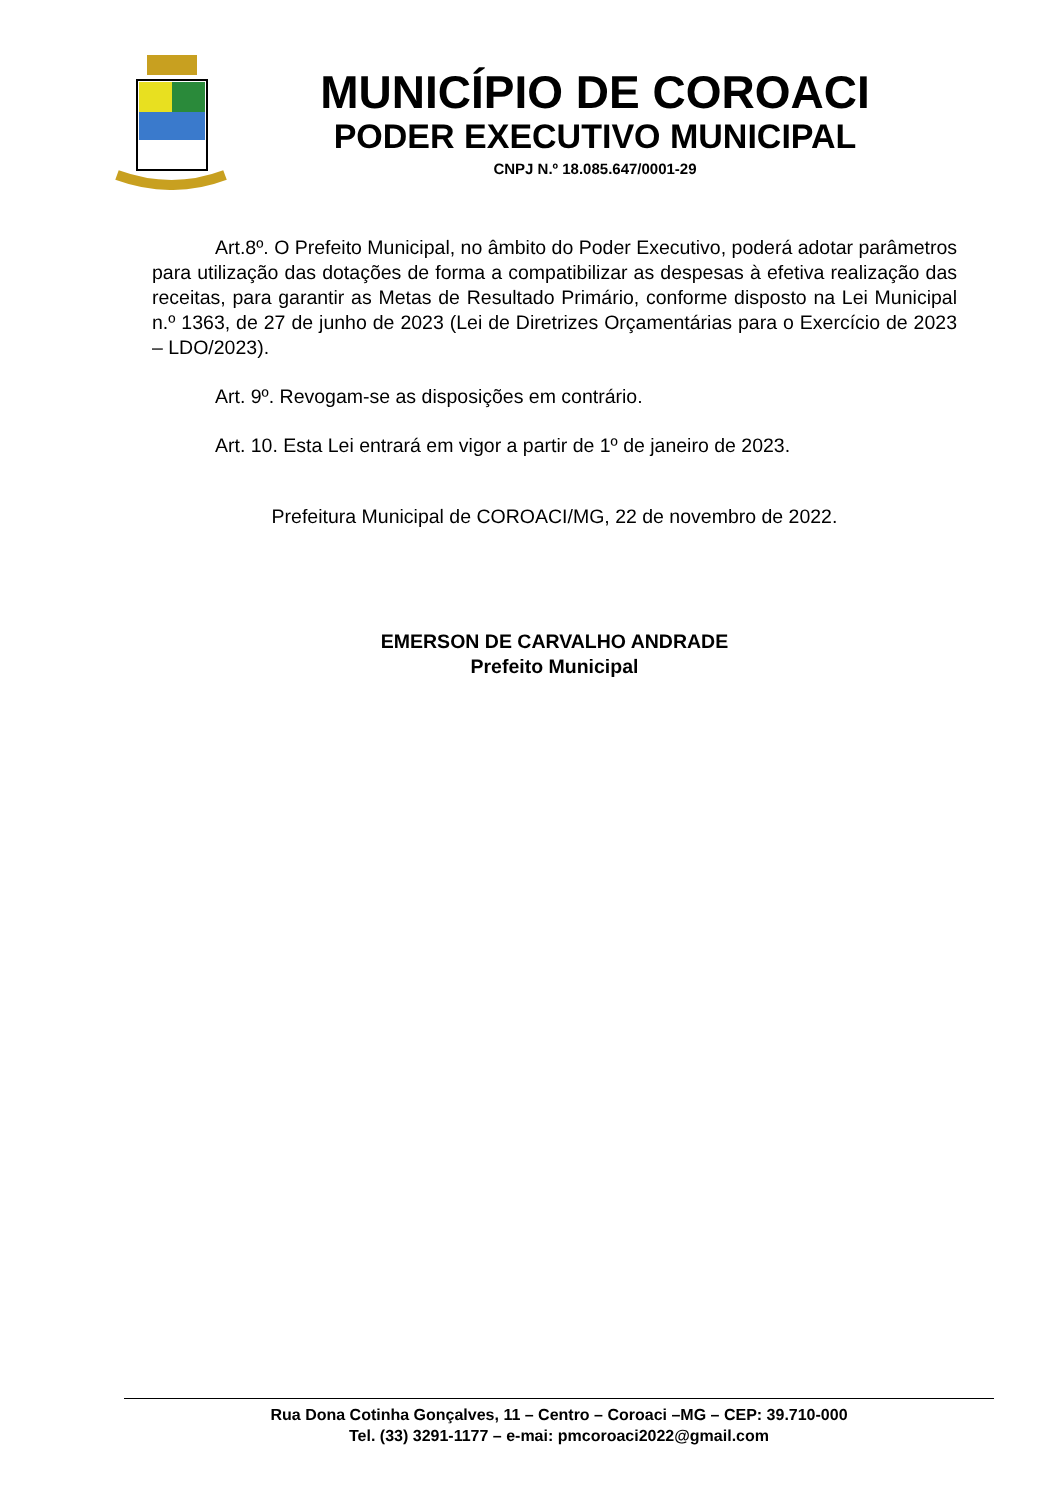MUNICÍPIO DE COROACI
PODER EXECUTIVO MUNICIPAL
CNPJ N.º 18.085.647/0001-29
Art.8º. O Prefeito Municipal, no âmbito do Poder Executivo, poderá adotar parâmetros para utilização das dotações de forma a compatibilizar as despesas à efetiva realização das receitas, para garantir as Metas de Resultado Primário, conforme disposto na Lei Municipal n.º 1363, de 27 de junho de 2023 (Lei de Diretrizes Orçamentárias para o Exercício de 2023 – LDO/2023).
Art. 9º. Revogam-se as disposições em contrário.
Art. 10. Esta Lei entrará em vigor a partir de 1º de janeiro de 2023.
Prefeitura Municipal de COROACI/MG, 22 de novembro de 2022.
EMERSON DE CARVALHO ANDRADE
Prefeito Municipal
Rua Dona Cotinha Gonçalves, 11 – Centro – Coroaci –MG – CEP: 39.710-000
Tel. (33) 3291-1177 – e-mai: pmcoroaci2022@gmail.com